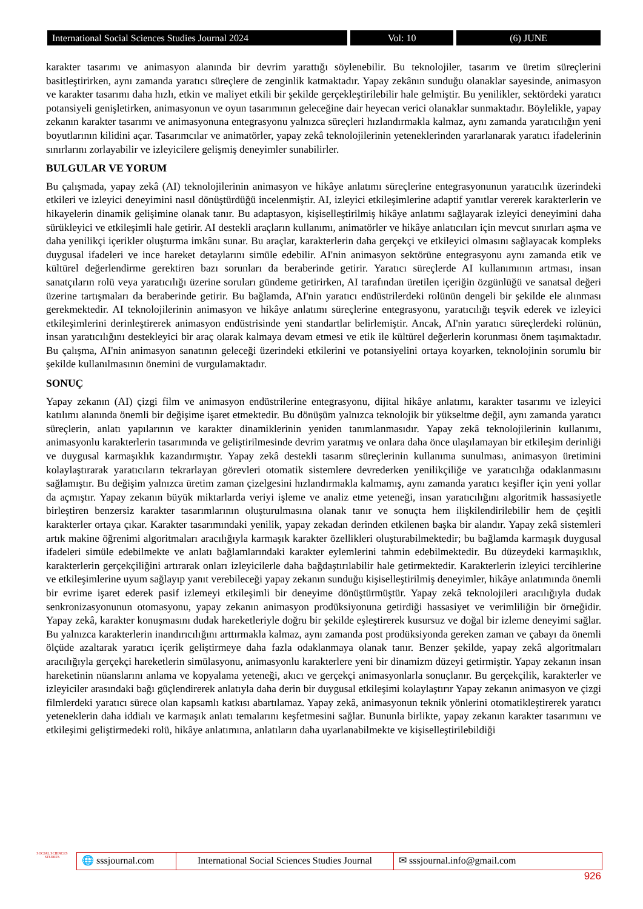International Social Sciences Studies Journal 2024 Vol: 10 (6) JUNE
karakter tasarımı ve animasyon alanında bir devrim yarattığı söylenebilir. Bu teknolojiler, tasarım ve üretim süreçlerini basitleştirirken, aynı zamanda yaratıcı süreçlere de zenginlik katmaktadır. Yapay zekânın sunduğu olanaklar sayesinde, animasyon ve karakter tasarımı daha hızlı, etkin ve maliyet etkili bir şekilde gerçekleştirilebilir hale gelmiştir. Bu yenilikler, sektördeki yaratıcı potansiyeli genişletirken, animasyonun ve oyun tasarımının geleceğine dair heyecan verici olanaklar sunmaktadır. Böylelikle, yapay zekanın karakter tasarımı ve animasyonuna entegrasyonu yalnızca süreçleri hızlandırmakla kalmaz, aynı zamanda yaratıcılığın yeni boyutlarının kilidini açar. Tasarımcılar ve animatörler, yapay zekâ teknolojilerinin yeteneklerinden yararlanarak yaratıcı ifadelerinin sınırlarını zorlayabilir ve izleyicilere gelişmiş deneyimler sunabilirler.
BULGULAR VE YORUM
Bu çalışmada, yapay zekâ (AI) teknolojilerinin animasyon ve hikâye anlatımı süreçlerine entegrasyonunun yaratıcılık üzerindeki etkileri ve izleyici deneyimini nasıl dönüştürdüğü incelenmiştir. AI, izleyici etkileşimlerine adaptif yanıtlar vererek karakterlerin ve hikayelerin dinamik gelişimine olanak tanır. Bu adaptasyon, kişiselleştirilmiş hikâye anlatımı sağlayarak izleyici deneyimini daha sürükleyici ve etkileşimli hale getirir. AI destekli araçların kullanımı, animatörler ve hikâye anlatıcıları için mevcut sınırları aşma ve daha yenilikçi içerikler oluşturma imkânı sunar. Bu araçlar, karakterlerin daha gerçekçi ve etkileyici olmasını sağlayacak kompleks duygusal ifadeleri ve ince hareket detaylarını simüle edebilir. AI'nin animasyon sektörüne entegrasyonu aynı zamanda etik ve kültürel değerlendirme gerektiren bazı sorunları da beraberinde getirir. Yaratıcı süreçlerde AI kullanımının artması, insan sanatçıların rolü veya yaratıcılığı üzerine soruları gündeme getirirken, AI tarafından üretilen içeriğin özgünlüğü ve sanatsal değeri üzerine tartışmaları da beraberinde getirir. Bu bağlamda, AI'nin yaratıcı endüstrilerdeki rolünün dengeli bir şekilde ele alınması gerekmektedir. AI teknolojilerinin animasyon ve hikâye anlatımı süreçlerine entegrasyonu, yaratıcılığı teşvik ederek ve izleyici etkileşimlerini derinleştirerek animasyon endüstrisinde yeni standartlar belirlemiştir. Ancak, AI'nin yaratıcı süreçlerdeki rolünün, insan yaratıcılığını destekleyici bir araç olarak kalmaya devam etmesi ve etik ile kültürel değerlerin korunması önem taşımaktadır. Bu çalışma, AI'nin animasyon sanatının geleceği üzerindeki etkilerini ve potansiyelini ortaya koyarken, teknolojinin sorumlu bir şekilde kullanılmasının önemini de vurgulamaktadır.
SONUÇ
Yapay zekanın (AI) çizgi film ve animasyon endüstrilerine entegrasyonu, dijital hikâye anlatımı, karakter tasarımı ve izleyici katılımı alanında önemli bir değişime işaret etmektedir. Bu dönüşüm yalnızca teknolojik bir yükseltme değil, aynı zamanda yaratıcı süreçlerin, anlatı yapılarının ve karakter dinamiklerinin yeniden tanımlanmasıdır. Yapay zekâ teknolojilerinin kullanımı, animasyonlu karakterlerin tasarımında ve geliştirilmesinde devrim yaratmış ve onlara daha önce ulaşılamayan bir etkileşim derinliği ve duygusal karmaşıklık kazandırmıştır. Yapay zekâ destekli tasarım süreçlerinin kullanıma sunulması, animasyon üretimini kolaylaştırarak yaratıcıların tekrarlayan görevleri otomatik sistemlere devrederken yenilikçiliğe ve yaratıcılığa odaklanmasını sağlamıştır. Bu değişim yalnızca üretim zaman çizelgesini hızlandırmakla kalmamış, aynı zamanda yaratıcı keşifler için yeni yollar da açmıştır. Yapay zekanın büyük miktarlarda veriyi işleme ve analiz etme yeteneği, insan yaratıcılığını algoritmik hassasiyetle birleştiren benzersiz karakter tasarımlarının oluşturulmasına olanak tanır ve sonuçta hem ilişkilendirilebilir hem de çeşitli karakterler ortaya çıkar. Karakter tasarımındaki yenilik, yapay zekadan derinden etkilenen başka bir alandır. Yapay zekâ sistemleri artık makine öğrenimi algoritmaları aracılığıyla karmaşık karakter özellikleri oluşturabilmektedir; bu bağlamda karmaşık duygusal ifadeleri simüle edebilmekte ve anlatı bağlamlarındaki karakter eylemlerini tahmin edebilmektedir. Bu düzeydeki karmaşıklık, karakterlerin gerçekçiliğini artırarak onları izleyicilerle daha bağdaştırılabilir hale getirmektedir. Karakterlerin izleyici tercihlerine ve etkileşimlerine uyum sağlayıp yanıt verebileceği yapay zekanın sunduğu kişiselleştirilmiş deneyimler, hikâye anlatımında önemli bir evrime işaret ederek pasif izlemeyi etkileşimli bir deneyime dönüştürmüştür. Yapay zekâ teknolojileri aracılığıyla dudak senkronizasyonunun otomasyonu, yapay zekanın animasyon prodüksiyonuna getirdiği hassasiyet ve verimliliğin bir örneğidir. Yapay zekâ, karakter konuşmasını dudak hareketleriyle doğru bir şekilde eşleştirerek kusursuz ve doğal bir izleme deneyimi sağlar. Bu yalnızca karakterlerin inandırıcılığını arttırmakla kalmaz, aynı zamanda post prodüksiyonda gereken zaman ve çabayı da önemli ölçüde azaltarak yaratıcı içerik geliştirmeye daha fazla odaklanmaya olanak tanır. Benzer şekilde, yapay zekâ algoritmaları aracılığıyla gerçekçi hareketlerin simülasyonu, animasyonlu karakterlere yeni bir dinamizm düzeyi getirmiştir. Yapay zekanın insan hareketinin nüanslarını anlama ve kopyalama yeteneği, akıcı ve gerçekçi animasyonlarla sonuçlanır. Bu gerçekçilik, karakterler ve izleyiciler arasındaki bağı güçlendirerek anlatıyla daha derin bir duygusal etkileşimi kolaylaştırır Yapay zekanın animasyon ve çizgi filmlerdeki yaratıcı sürece olan kapsamlı katkısı abartılamaz. Yapay zekâ, animasyonun teknik yönlerini otomatikleştirerek yaratıcı yeteneklerin daha iddialı ve karmaşık anlatı temalarını keşfetmesini sağlar. Bununla birlikte, yapay zekanın karakter tasarımını ve etkileşimi geliştirmedeki rolü, hikâye anlatımına, anlatıların daha uyarlanabilmekte ve kişiselleştirilebildiği
SOCIAL SCIENCES STUDIES
🌐 sssjournal.com
International Social Sciences Studies Journal
✉ sssjournal.info@gmail.com
926